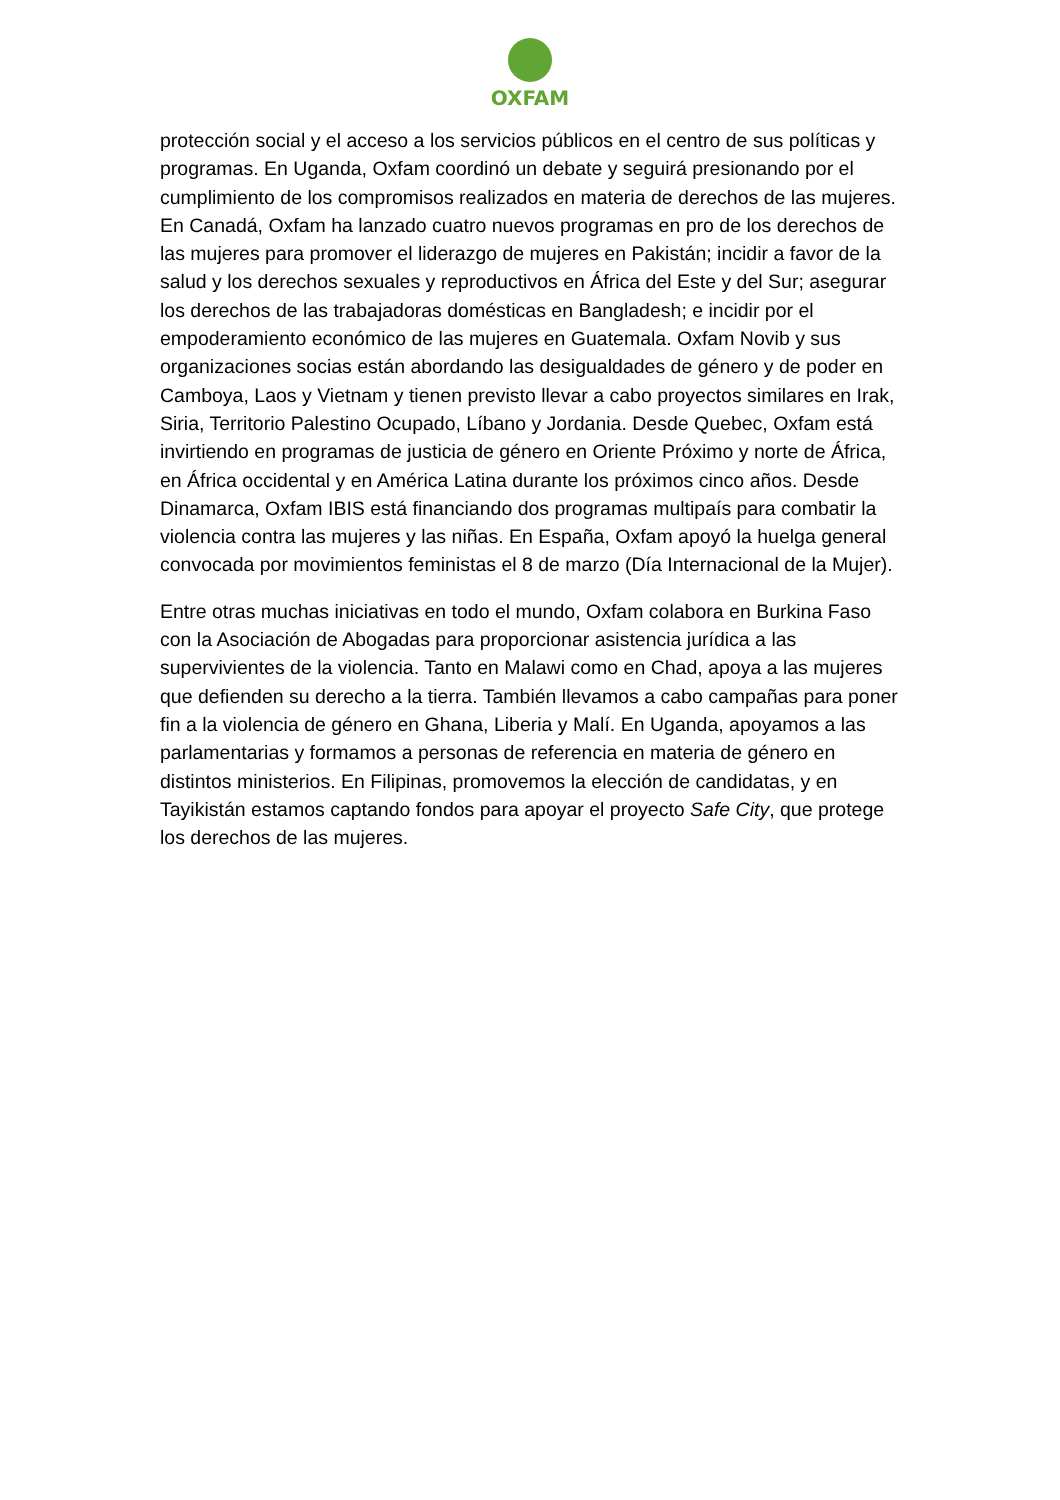OXFAM
protección social y el acceso a los servicios públicos en el centro de sus políticas y programas. En Uganda, Oxfam coordinó un debate y seguirá presionando por el cumplimiento de los compromisos realizados en materia de derechos de las mujeres. En Canadá, Oxfam ha lanzado cuatro nuevos programas en pro de los derechos de las mujeres para promover el liderazgo de mujeres en Pakistán; incidir a favor de la salud y los derechos sexuales y reproductivos en África del Este y del Sur; asegurar los derechos de las trabajadoras domésticas en Bangladesh; e incidir por el empoderamiento económico de las mujeres en Guatemala. Oxfam Novib y sus organizaciones socias están abordando las desigualdades de género y de poder en Camboya, Laos y Vietnam y tienen previsto llevar a cabo proyectos similares en Irak, Siria, Territorio Palestino Ocupado, Líbano y Jordania. Desde Quebec, Oxfam está invirtiendo en programas de justicia de género en Oriente Próximo y norte de África, en África occidental y en América Latina durante los próximos cinco años. Desde Dinamarca, Oxfam IBIS está financiando dos programas multipaís para combatir la violencia contra las mujeres y las niñas. En España, Oxfam apoyó la huelga general convocada por movimientos feministas el 8 de marzo (Día Internacional de la Mujer).
Entre otras muchas iniciativas en todo el mundo, Oxfam colabora en Burkina Faso con la Asociación de Abogadas para proporcionar asistencia jurídica a las supervivientes de la violencia. Tanto en Malawi como en Chad, apoya a las mujeres que defienden su derecho a la tierra. También llevamos a cabo campañas para poner fin a la violencia de género en Ghana, Liberia y Malí. En Uganda, apoyamos a las parlamentarias y formamos a personas de referencia en materia de género en distintos ministerios. En Filipinas, promovemos la elección de candidatas, y en Tayikistán estamos captando fondos para apoyar el proyecto Safe City, que protege los derechos de las mujeres.